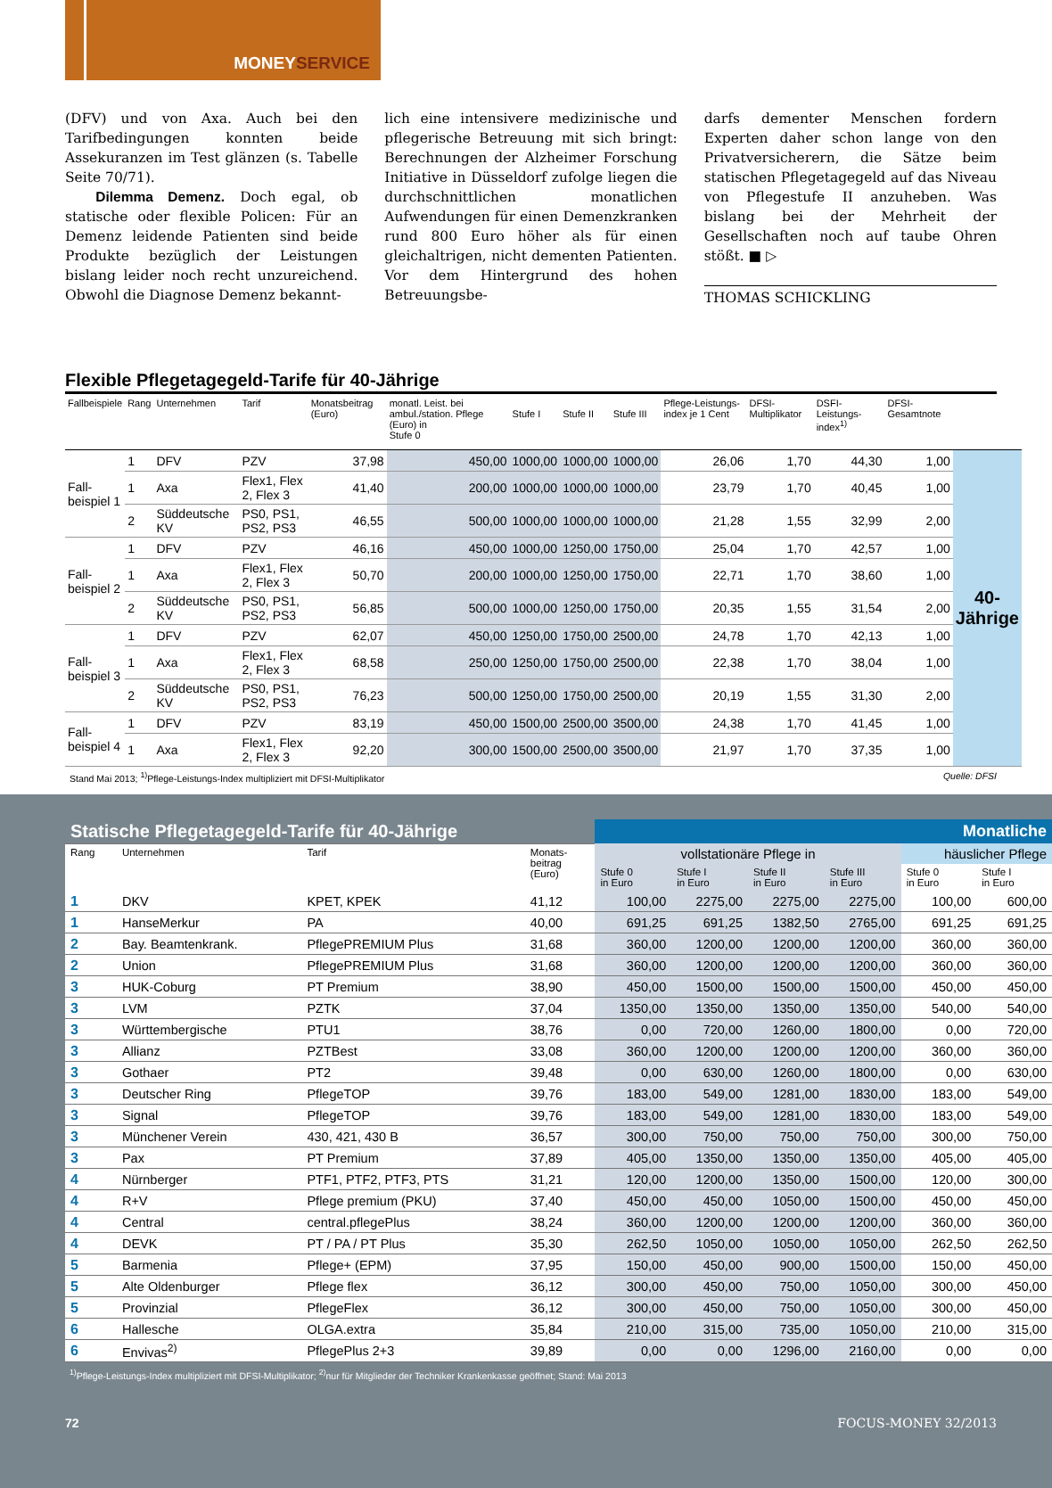MONEYSERVICE
(DFV) und von Axa. Auch bei den Tarifbedingungen konnten beide Assekuranzen im Test glänzen (s. Tabelle Seite 70/71).
Dilemma Demenz. Doch egal, ob statische oder flexible Policen: Für an Demenz leidende Patienten sind beide Produkte bezüglich der Leistungen bislang leider noch recht unzureichend. Obwohl die Diagnose Demenz bekannt-
lich eine intensivere medizinische und pflegerische Betreuung mit sich bringt: Berechnungen der Alzheimer Forschung Initiative in Düsseldorf zufolge liegen die durchschnittlichen monatlichen Aufwendungen für einen Demenzkranken rund 800 Euro höher als für einen gleichaltrigen, nicht dementen Patienten. Vor dem Hintergrund des hohen Betreuungsbe-
darfs dementer Menschen fordern Experten daher schon lange von den Privatversicherern, die Sätze beim statischen Pflegetagegeld auf das Niveau von Pflegestufe II anzuheben. Was bislang bei der Mehrheit der Gesellschaften noch auf taube Ohren stößt. ■ ▷
THOMAS SCHICKLING
Flexible Pflegetagegeld-Tarife für 40-Jährige
| Fallbeispiele | Rang | Unternehmen | Tarif | Monatsbeitrag (Euro) | monatl. Leist. bei ambul./station. Pflege (Euro) in Stufe 0 | Stufe I | Stufe II | Stufe III | Pflege-Leistungs-index je 1 Cent | DFSI-Multiplikator | DSFI-Leistungs-index<sup>1)</sup> | DFSI-Gesamtnote | |
| --- | --- | --- | --- | --- | --- | --- | --- | --- | --- | --- | --- | --- | --- |
| Fall- beispiel 1 | 1 | DFV | PZV | 37,98 | 450,00 | 1000,00 | 1000,00 | 1000,00 | 26,06 | 1,70 | 44,30 | 1,00 | 40-Jährige |
| | 1 | Axa | Flex1, Flex 2, Flex 3 | 41,40 | 200,00 | 1000,00 | 1000,00 | 1000,00 | 23,79 | 1,70 | 40,45 | 1,00 | |
| | 2 | Süddeutsche KV | PS0, PS1, PS2, PS3 | 46,55 | 500,00 | 1000,00 | 1000,00 | 1000,00 | 21,28 | 1,55 | 32,99 | 2,00 | |
| Fall- beispiel 2 | 1 | DFV | PZV | 46,16 | 450,00 | 1000,00 | 1250,00 | 1750,00 | 25,04 | 1,70 | 42,57 | 1,00 | |
| | 1 | Axa | Flex1, Flex 2, Flex 3 | 50,70 | 200,00 | 1000,00 | 1250,00 | 1750,00 | 22,71 | 1,70 | 38,60 | 1,00 | |
| | 2 | Süddeutsche KV | PS0, PS1, PS2, PS3 | 56,85 | 500,00 | 1000,00 | 1250,00 | 1750,00 | 20,35 | 1,55 | 31,54 | 2,00 | |
| Fall- beispiel 3 | 1 | DFV | PZV | 62,07 | 450,00 | 1250,00 | 1750,00 | 2500,00 | 24,78 | 1,70 | 42,13 | 1,00 | |
| | 1 | Axa | Flex1, Flex 2, Flex 3 | 68,58 | 250,00 | 1250,00 | 1750,00 | 2500,00 | 22,38 | 1,70 | 38,04 | 1,00 | |
| | 2 | Süddeutsche KV | PS0, PS1, PS2, PS3 | 76,23 | 500,00 | 1250,00 | 1750,00 | 2500,00 | 20,19 | 1,55 | 31,30 | 2,00 | |
| Fall- beispiel 4 | 1 | DFV | PZV | 83,19 | 450,00 | 1500,00 | 2500,00 | 3500,00 | 24,38 | 1,70 | 41,45 | 1,00 | |
| | 1 | Axa | Flex1, Flex 2, Flex 3 | 92,20 | 300,00 | 1500,00 | 2500,00 | 3500,00 | 21,97 | 1,70 | 37,35 | 1,00 | |
Stand Mai 2013; <sup>1)</sup>Pflege-Leistungs-Index multipliziert mit DFSI-Multiplikator Quelle: DFSI
| Statische Pflegetagegeld-Tarife für 40-Jährige | | | | Monatliche | | | | | |
| Rang | Unternehmen | Tarif | Monats- beitrag (Euro) | vollstationäre Pflege in | | | | häuslicher Pflege | |
| | | | | Stufe 0 in Euro | Stufe I in Euro | Stufe II in Euro | Stufe III in Euro | Stufe 0 in Euro | Stufe I in Euro |
| 1 | DKV | KPET, KPEK | 41,12 | 100,00 | 2275,00 | 2275,00 | 2275,00 | 100,00 | 600,00 |
| 1 | HanseMerkur | PA | 40,00 | 691,25 | 691,25 | 1382,50 | 2765,00 | 691,25 | 691,25 |
| 2 | Bay. Beamtenkrank. | PflegePREMIUM Plus | 31,68 | 360,00 | 1200,00 | 1200,00 | 1200,00 | 360,00 | 360,00 |
| 2 | Union | PflegePREMIUM Plus | 31,68 | 360,00 | 1200,00 | 1200,00 | 1200,00 | 360,00 | 360,00 |
| 3 | HUK-Coburg | PT Premium | 38,90 | 450,00 | 1500,00 | 1500,00 | 1500,00 | 450,00 | 450,00 |
| 3 | LVM | PZTK | 37,04 | 1350,00 | 1350,00 | 1350,00 | 1350,00 | 540,00 | 540,00 |
| 3 | Württembergische | PTU1 | 38,76 | 0,00 | 720,00 | 1260,00 | 1800,00 | 0,00 | 720,00 |
| 3 | Allianz | PZTBest | 33,08 | 360,00 | 1200,00 | 1200,00 | 1200,00 | 360,00 | 360,00 |
| 3 | Gothaer | PT2 | 39,48 | 0,00 | 630,00 | 1260,00 | 1800,00 | 0,00 | 630,00 |
| 3 | Deutscher Ring | PflegeTOP | 39,76 | 183,00 | 549,00 | 1281,00 | 1830,00 | 183,00 | 549,00 |
| 3 | Signal | PflegeTOP | 39,76 | 183,00 | 549,00 | 1281,00 | 1830,00 | 183,00 | 549,00 |
| 3 | Münchener Verein | 430, 421, 430 B | 36,57 | 300,00 | 750,00 | 750,00 | 750,00 | 300,00 | 750,00 |
| 3 | Pax | PT Premium | 37,89 | 405,00 | 1350,00 | 1350,00 | 1350,00 | 405,00 | 405,00 |
| 4 | Nürnberger | PTF1, PTF2, PTF3, PTS | 31,21 | 120,00 | 1200,00 | 1350,00 | 1500,00 | 120,00 | 300,00 |
| 4 | R+V | Pflege premium (PKU) | 37,40 | 450,00 | 450,00 | 1050,00 | 1500,00 | 450,00 | 450,00 |
| 4 | Central | central.pflegePlus | 38,24 | 360,00 | 1200,00 | 1200,00 | 1200,00 | 360,00 | 360,00 |
| 4 | DEVK | PT / PA / PT Plus | 35,30 | 262,50 | 1050,00 | 1050,00 | 1050,00 | 262,50 | 262,50 |
| 5 | Barmenia | Pflege+ (EPM) | 37,95 | 150,00 | 450,00 | 900,00 | 1500,00 | 150,00 | 450,00 |
| 5 | Alte Oldenburger | Pflege flex | 36,12 | 300,00 | 450,00 | 750,00 | 1050,00 | 300,00 | 450,00 |
| 5 | Provinzial | PflegeFlex | 36,12 | 300,00 | 450,00 | 750,00 | 1050,00 | 300,00 | 450,00 |
| 6 | Hallesche | OLGA.extra | 35,84 | 210,00 | 315,00 | 735,00 | 1050,00 | 210,00 | 315,00 |
| 6 | Envivas<sup>2)</sup> | PflegePlus 2+3 | 39,89 | 0,00 | 0,00 | 1296,00 | 2160,00 | 0,00 | 0,00 |
<sup>1)</sup> Pflege-Leistungs-Index multipliziert mit DFSI-Multiplikator; <sup>2)</sup>nur für Mitglieder der Techniker Krankenkasse geöffnet; Stand: Mai 2013
72 FOCUS-MONEY 32/2013